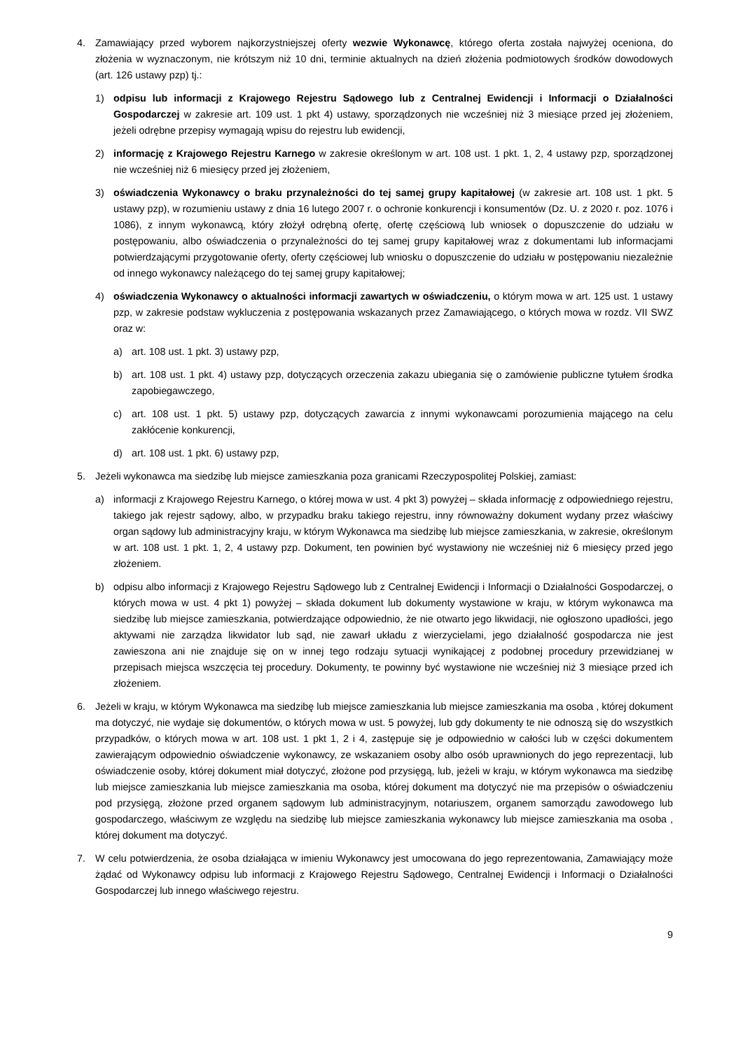4. Zamawiający przed wyborem najkorzystniejszej oferty wezwie Wykonawcę, którego oferta została najwyżej oceniona, do złożenia w wyznaczonym, nie krótszym niż 10 dni, terminie aktualnych na dzień złożenia podmiotowych środków dowodowych (art. 126 ustawy pzp) tj.:
1) odpisu lub informacji z Krajowego Rejestru Sądowego lub z Centralnej Ewidencji i Informacji o Działalności Gospodarczej w zakresie art. 109 ust. 1 pkt 4) ustawy, sporządzonych nie wcześniej niż 3 miesiące przed jej złożeniem, jeżeli odrębne przepisy wymagają wpisu do rejestru lub ewidencji,
2) informację z Krajowego Rejestru Karnego w zakresie określonym w art. 108 ust. 1 pkt. 1, 2, 4 ustawy pzp, sporządzonej nie wcześniej niż 6 miesięcy przed jej złożeniem,
3) oświadczenia Wykonawcy o braku przynależności do tej samej grupy kapitałowej (w zakresie art. 108 ust. 1 pkt. 5 ustawy pzp), w rozumieniu ustawy z dnia 16 lutego 2007 r. o ochronie konkurencji i konsumentów (Dz. U. z 2020 r. poz. 1076 i 1086), z innym wykonawcą, który złożył odrębną ofertę, ofertę częściową lub wniosek o dopuszczenie do udziału w postępowaniu, albo oświadczenia o przynależności do tej samej grupy kapitałowej wraz z dokumentami lub informacjami potwierdzającymi przygotowanie oferty, oferty częściowej lub wniosku o dopuszczenie do udziału w postępowaniu niezależnie od innego wykonawcy należącego do tej samej grupy kapitałowej;
4) oświadczenia Wykonawcy o aktualności informacji zawartych w oświadczeniu, o którym mowa w art. 125 ust. 1 ustawy pzp, w zakresie podstaw wykluczenia z postępowania wskazanych przez Zamawiającego, o których mowa w rozdz. VII SWZ oraz w:
a) art. 108 ust. 1 pkt. 3) ustawy pzp,
b) art. 108 ust. 1 pkt. 4) ustawy pzp, dotyczących orzeczenia zakazu ubiegania się o zamówienie publiczne tytułem środka zapobiegawczego,
c) art. 108 ust. 1 pkt. 5) ustawy pzp, dotyczących zawarcia z innymi wykonawcami porozumienia mającego na celu zakłócenie konkurencji,
d) art. 108 ust. 1 pkt. 6) ustawy pzp,
5. Jeżeli wykonawca ma siedzibę lub miejsce zamieszkania poza granicami Rzeczypospolitej Polskiej, zamiast:
a) informacji z Krajowego Rejestru Karnego, o której mowa w ust. 4 pkt 3) powyżej – składa informację z odpowiedniego rejestru, takiego jak rejestr sądowy, albo, w przypadku braku takiego rejestru, inny równoważny dokument wydany przez właściwy organ sądowy lub administracyjny kraju, w którym Wykonawca ma siedzibę lub miejsce zamieszkania, w zakresie, określonym w art. 108 ust. 1 pkt. 1, 2, 4 ustawy pzp. Dokument, ten powinien być wystawiony nie wcześniej niż 6 miesięcy przed jego złożeniem.
b) odpisu albo informacji z Krajowego Rejestru Sądowego lub z Centralnej Ewidencji i Informacji o Działalności Gospodarczej, o których mowa w ust. 4 pkt 1) powyżej – składa dokument lub dokumenty wystawione w kraju, w którym wykonawca ma siedzibę lub miejsce zamieszkania, potwierdzające odpowiednio, że nie otwarto jego likwidacji, nie ogłoszono upadłości, jego aktywami nie zarządza likwidator lub sąd, nie zawarł układu z wierzycielami, jego działalność gospodarcza nie jest zawieszona ani nie znajduje się on w innej tego rodzaju sytuacji wynikającej z podobnej procedury przewidzianej w przepisach miejsca wszczęcia tej procedury. Dokumenty, te powinny być wystawione nie wcześniej niż 3 miesiące przed ich złożeniem.
6. Jeżeli w kraju, w którym Wykonawca ma siedzibę lub miejsce zamieszkania lub miejsce zamieszkania ma osoba , której dokument ma dotyczyć, nie wydaje się dokumentów, o których mowa w ust. 5 powyżej, lub gdy dokumenty te nie odnoszą się do wszystkich przypadków, o których mowa w art. 108 ust. 1 pkt 1, 2 i 4, zastępuje się je odpowiednio w całości lub w części dokumentem zawierającym odpowiednio oświadczenie wykonawcy, ze wskazaniem osoby albo osób uprawnionych do jego reprezentacji, lub oświadczenie osoby, której dokument miał dotyczyć, złożone pod przysięgą, lub, jeżeli w kraju, w którym wykonawca ma siedzibę lub miejsce zamieszkania lub miejsce zamieszkania ma osoba, której dokument ma dotyczyć nie ma przepisów o oświadczeniu pod przysięgą, złożone przed organem sądowym lub administracyjnym, notariuszem, organem samorządu zawodowego lub gospodarczego, właściwym ze względu na siedzibę lub miejsce zamieszkania wykonawcy lub miejsce zamieszkania ma osoba , której dokument ma dotyczyć.
7. W celu potwierdzenia, że osoba działająca w imieniu Wykonawcy jest umocowana do jego reprezentowania, Zamawiający może żądać od Wykonawcy odpisu lub informacji z Krajowego Rejestru Sądowego, Centralnej Ewidencji i Informacji o Działalności Gospodarczej lub innego właściwego rejestru.
9